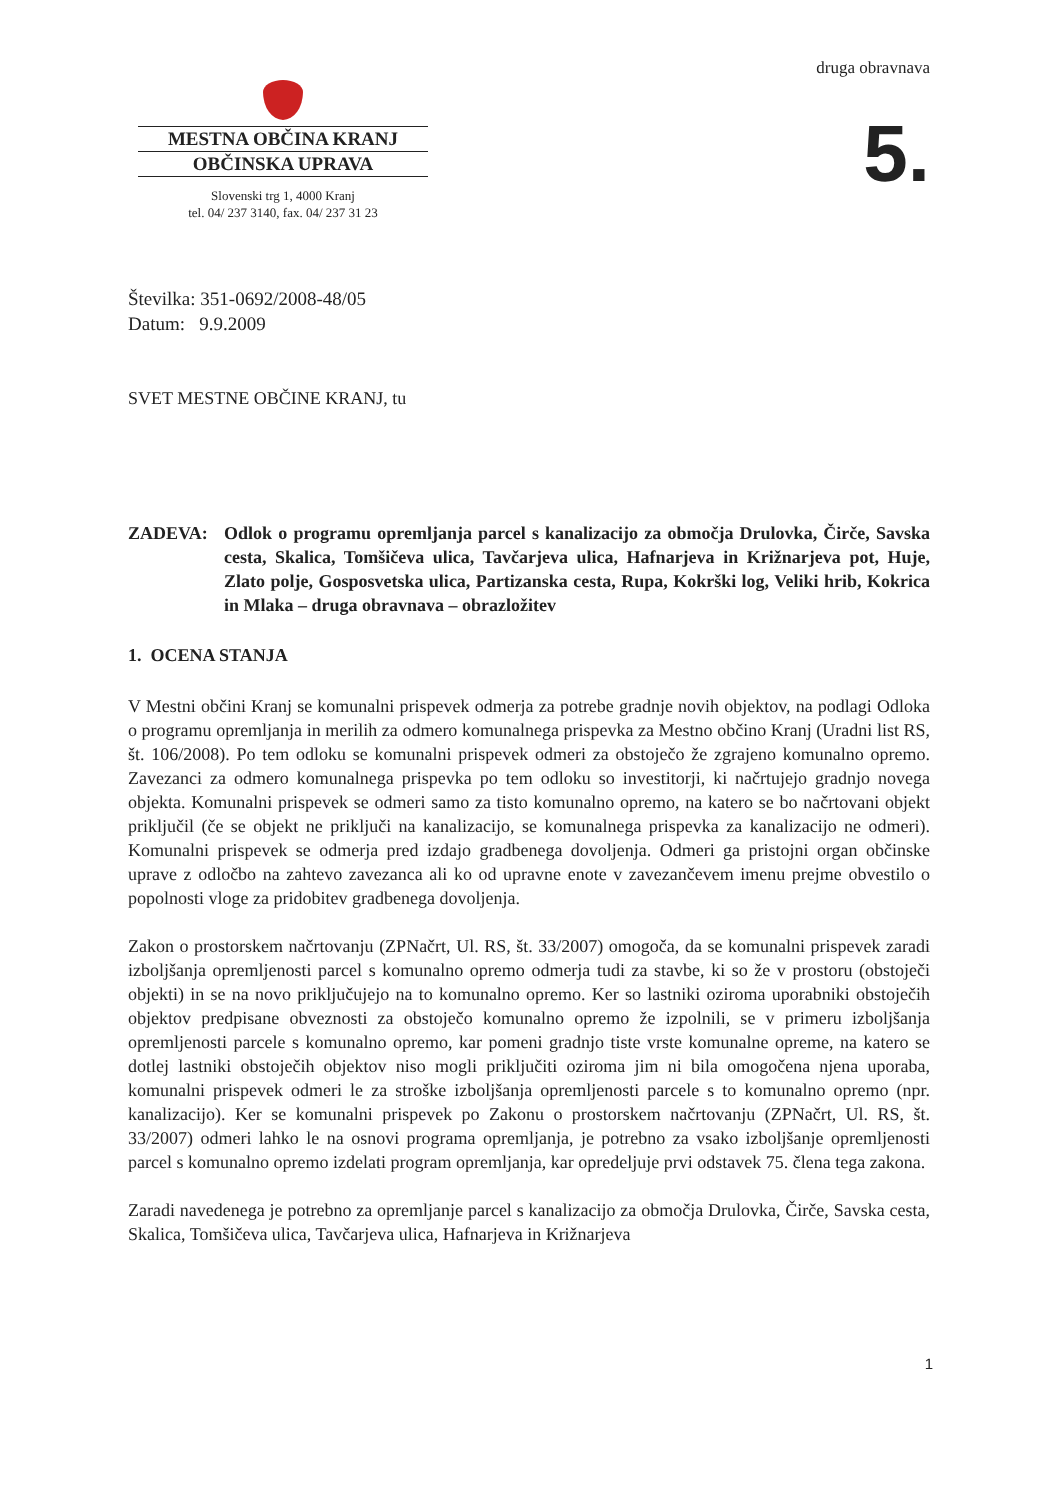MESTNA OBČINA KRANJ
OBČINSKA UPRAVA
Slovenski trg 1, 4000 Kranj
tel. 04/ 237 3140, fax. 04/ 237 31 23
druga obravnava
5.
Številka: 351-0692/2008-48/05
Datum: 9.9.2009
SVET MESTNE OBČINE KRANJ, tu
ZADEVA: Odlok o programu opremljanja parcel s kanalizacijo za območja Drulovka, Čirče, Savska cesta, Skalica, Tomšičeva ulica, Tavčarjeva ulica, Hafnarjeva in Križnarjeva pot, Huje, Zlato polje, Gosposvetska ulica, Partizanska cesta, Rupa, Kokrški log, Veliki hrib, Kokrica in Mlaka – druga obravnava – obrazložitev
1. OCENA STANJA
V Mestni občini Kranj se komunalni prispevek odmerja za potrebe gradnje novih objektov, na podlagi Odloka o programu opremljanja in merilih za odmero komunalnega prispevka za Mestno občino Kranj (Uradni list RS, št. 106/2008). Po tem odloku se komunalni prispevek odmeri za obstoječo že zgrajeno komunalno opremo. Zavezanci za odmero komunalnega prispevka po tem odloku so investitorji, ki načrtujejo gradnjo novega objekta. Komunalni prispevek se odmeri samo za tisto komunalno opremo, na katero se bo načrtovani objekt priključil (če se objekt ne priključi na kanalizacijo, se komunalnega prispevka za kanalizacijo ne odmeri). Komunalni prispevek se odmerja pred izdajo gradbenega dovoljenja. Odmeri ga pristojni organ občinske uprave z odločbo na zahtevo zavezanca ali ko od upravne enote v zavezančevem imenu prejme obvestilo o popolnosti vloge za pridobitev gradbenega dovoljenja.
Zakon o prostorskem načrtovanju (ZPNačrt, Ul. RS, št. 33/2007) omogoča, da se komunalni prispevek zaradi izboljšanja opremljenosti parcel s komunalno opremo odmerja tudi za stavbe, ki so že v prostoru (obstoječi objekti) in se na novo priključujejo na to komunalno opremo. Ker so lastniki oziroma uporabniki obstoječih objektov predpisane obveznosti za obstoječo komunalno opremo že izpolnili, se v primeru izboljšanja opremljenosti parcele s komunalno opremo, kar pomeni gradnjo tiste vrste komunalne opreme, na katero se dotlej lastniki obstoječih objektov niso mogli priključiti oziroma jim ni bila omogočena njena uporaba, komunalni prispevek odmeri le za stroške izboljšanja opremljenosti parcele s to komunalno opremo (npr. kanalizacijo). Ker se komunalni prispevek po Zakonu o prostorskem načrtovanju (ZPNačrt, Ul. RS, št. 33/2007) odmeri lahko le na osnovi programa opremljanja, je potrebno za vsako izboljšanje opremljenosti parcel s komunalno opremo izdelati program opremljanja, kar opredeljuje prvi odstavek 75. člena tega zakona.
Zaradi navedenega je potrebno za opremljanje parcel s kanalizacijo za območja Drulovka, Čirče, Savska cesta, Skalica, Tomšičeva ulica, Tavčarjeva ulica, Hafnarjeva in Križnarjeva
1